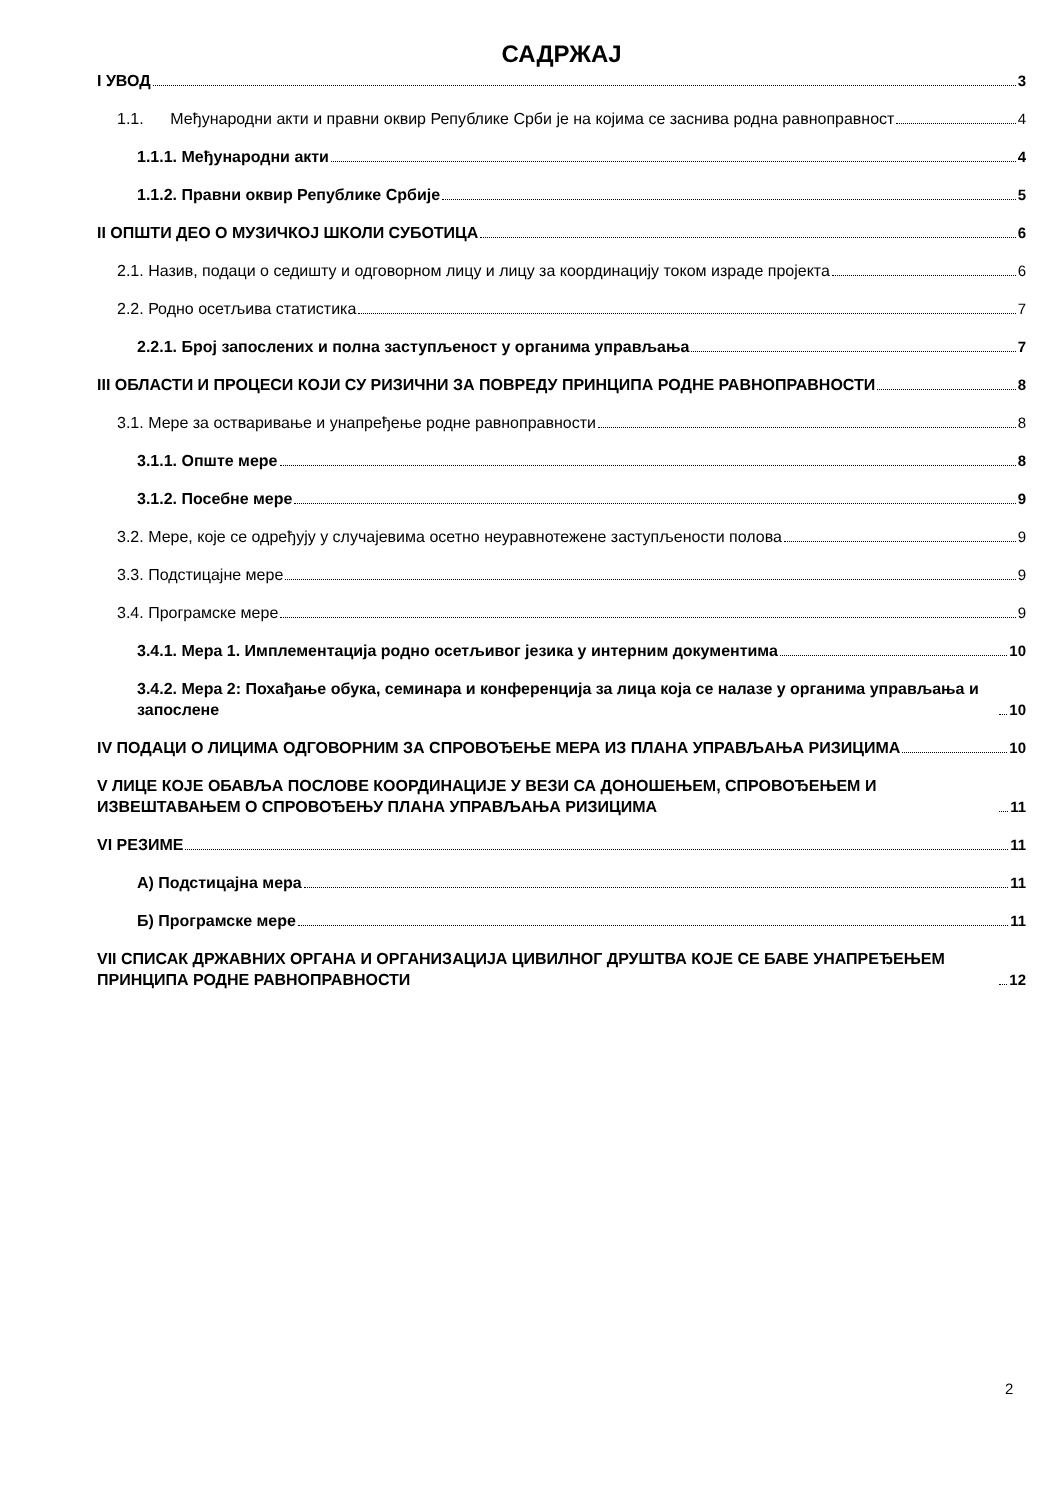САДРЖАЈ
I УВОД 3
1.1. Међународни акти и правни оквир Републике Срби је на којима се заснива родна равноправност 4
1.1.1. Међународни акти 4
1.1.2. Правни оквир Републике Србије 5
II ОПШТИ ДЕО О МУЗИЧКОЈ ШКОЛИ СУБОТИЦА 6
2.1. Назив, подаци о седишту и одговорном лицу и лицу за координацију током израде пројекта 6
2.2. Родно осетљива статистика 7
2.2.1. Број запослених и полна заступљеност у органима управљања 7
III ОБЛАСТИ И ПРОЦЕСИ КОЈИ СУ РИЗИЧНИ ЗА ПОВРЕДУ ПРИНЦИПА РОДНЕ РАВНОПРАВНОСТИ 8
3.1. Мере за остваривање и унапређење родне равноправности 8
3.1.1. Опште мере 8
3.1.2. Посебне мере 9
3.2. Мере, које се одређују у случајевима осетно неуравнотежене заступљености полова 9
3.3. Подстицајне мере 9
3.4. Програмске мере 9
3.4.1. Мера 1. Имплементација родно осетљивог језика у интерним документима 10
3.4.2. Мера 2: Похађање обука, семинара и конференција за лица која се налазе у органима управљања и запослене 10
IV ПОДАЦИ О ЛИЦИМА ОДГОВОРНИМ ЗА СПРОВОЂЕЊЕ МЕРА ИЗ ПЛАНА УПРАВЉАЊА РИЗИЦИМА 10
V ЛИЦЕ КОЈЕ ОБАВЉА ПОСЛОВЕ КООРДИНАЦИЈЕ У ВЕЗИ СА ДОНОШЕЊЕМ, СПРОВОЂЕЊЕМ И ИЗВЕШТАВАЊЕМ О СПРОВОЂЕЊУ ПЛАНА УПРАВЉАЊА РИЗИЦИМА 11
VI РЕЗИМЕ 11
А) Подстицајна мера 11
Б) Програмске мере 11
VII СПИСАК ДРЖАВНИХ ОРГАНА И ОРГАНИЗАЦИЈА ЦИВИЛНОГ ДРУШТВА КОЈЕ СЕ БАВЕ УНАПРЕЂЕЊЕМ ПРИНЦИПА РОДНЕ РАВНОПРАВНОСТИ 12
2